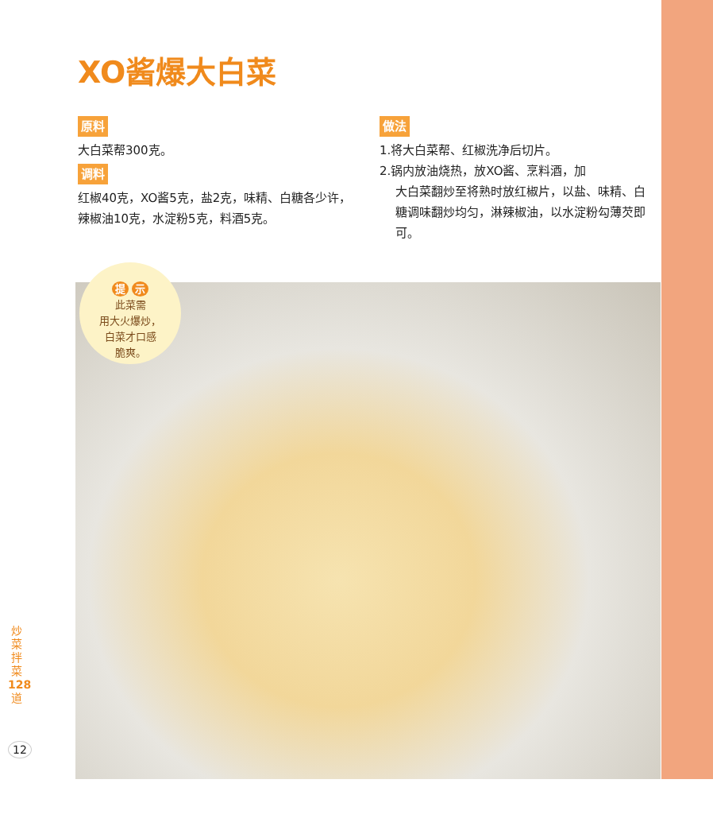XO酱爆大白菜
原料
大白菜帮300克。
调料
红椒40克，XO酱5克，盐2克，味精、白糖各少许，辣椒油10克，水淀粉5克，料酒5克。
做法
1.将大白菜帮、红椒洗净后切片。
2.锅内放油烧热，放XO酱、烹料酒，加
大白菜翻炒至将熟时放红椒片，以盐、味精、白糖调味翻炒均匀，淋辣椒油，以水淀粉勾薄芡即可。
提 示
此菜需
用大火爆炒，
白菜才口感
脆爽。
炒 菜 拌 菜 128 道
12